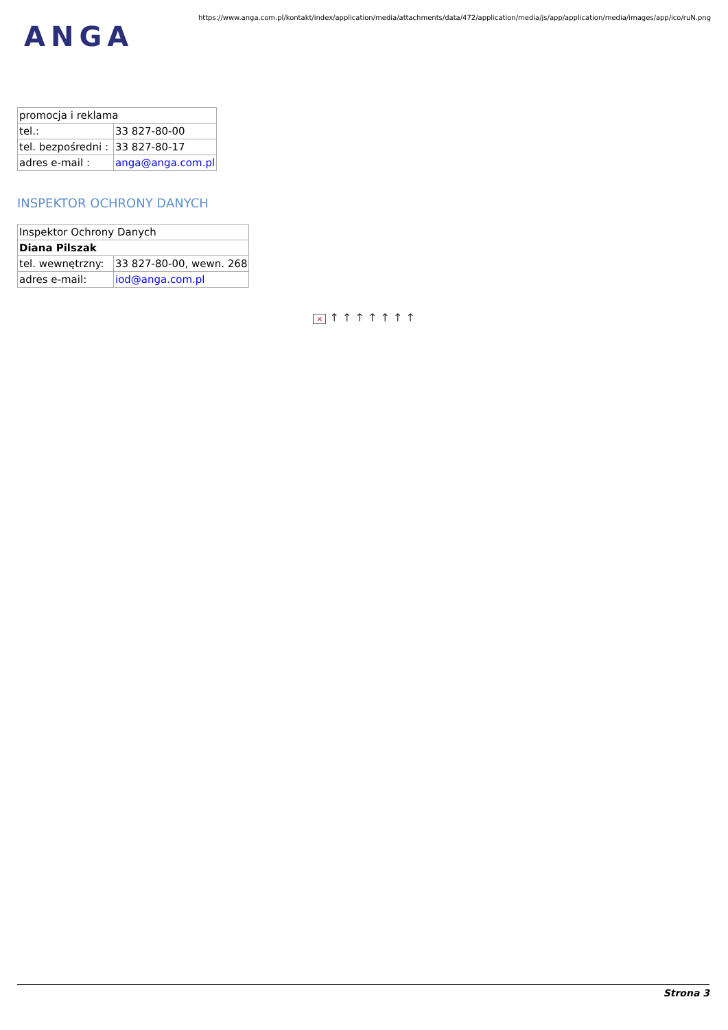ANGA
https://www.anga.com.pl/kontakt/index/application/media/attachments/data/472/application/media/js/app/application/media/images/app/ico/ruN.png
| promocja i reklama | |
| tel.: | 33 827-80-00 |
| tel. bezpośredni : | 33 827-80-17 |
| adres e-mail : | anga@anga.com.pl |
INSPEKTOR OCHRONY DANYCH
| Inspektor Ochrony Danych | |
| Diana Pilszak | |
| tel. wewnętrzny: | 33 827-80-00, wewn. 268 |
| adres e-mail: | iod@anga.com.pl |
× ↑ ↑ ↑ ↑ ↑ ↑ ↑
Strona 3